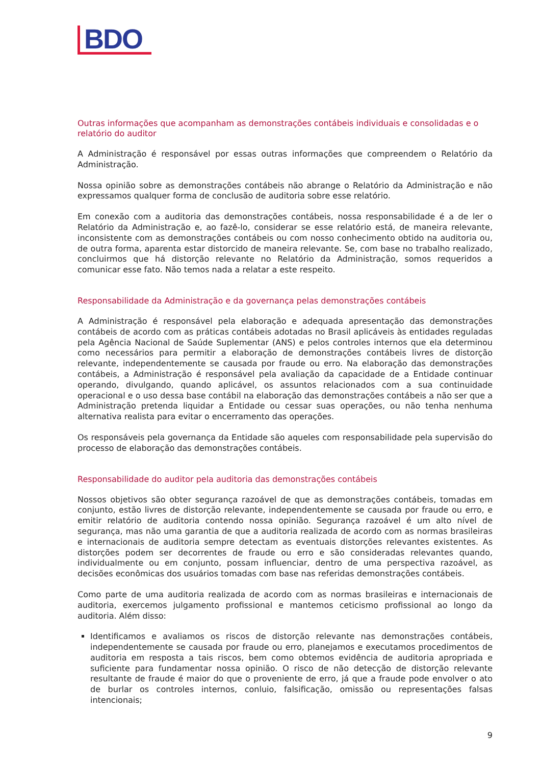BDO
Outras informações que acompanham as demonstrações contábeis individuais e consolidadas e o relatório do auditor
A Administração é responsável por essas outras informações que compreendem o Relatório da Administração.
Nossa opinião sobre as demonstrações contábeis não abrange o Relatório da Administração e não expressamos qualquer forma de conclusão de auditoria sobre esse relatório.
Em conexão com a auditoria das demonstrações contábeis, nossa responsabilidade é a de ler o Relatório da Administração e, ao fazê-lo, considerar se esse relatório está, de maneira relevante, inconsistente com as demonstrações contábeis ou com nosso conhecimento obtido na auditoria ou, de outra forma, aparenta estar distorcido de maneira relevante. Se, com base no trabalho realizado, concluirmos que há distorção relevante no Relatório da Administração, somos requeridos a comunicar esse fato. Não temos nada a relatar a este respeito.
Responsabilidade da Administração e da governança pelas demonstrações contábeis
A Administração é responsável pela elaboração e adequada apresentação das demonstrações contábeis de acordo com as práticas contábeis adotadas no Brasil aplicáveis às entidades reguladas pela Agência Nacional de Saúde Suplementar (ANS) e pelos controles internos que ela determinou como necessários para permitir a elaboração de demonstrações contábeis livres de distorção relevante, independentemente se causada por fraude ou erro. Na elaboração das demonstrações contábeis, a Administração é responsável pela avaliação da capacidade de a Entidade continuar operando, divulgando, quando aplicável, os assuntos relacionados com a sua continuidade operacional e o uso dessa base contábil na elaboração das demonstrações contábeis a não ser que a Administração pretenda liquidar a Entidade ou cessar suas operações, ou não tenha nenhuma alternativa realista para evitar o encerramento das operações.
Os responsáveis pela governança da Entidade são aqueles com responsabilidade pela supervisão do processo de elaboração das demonstrações contábeis.
Responsabilidade do auditor pela auditoria das demonstrações contábeis
Nossos objetivos são obter segurança razoável de que as demonstrações contábeis, tomadas em conjunto, estão livres de distorção relevante, independentemente se causada por fraude ou erro, e emitir relatório de auditoria contendo nossa opinião. Segurança razoável é um alto nível de segurança, mas não uma garantia de que a auditoria realizada de acordo com as normas brasileiras e internacionais de auditoria sempre detectam as eventuais distorções relevantes existentes. As distorções podem ser decorrentes de fraude ou erro e são consideradas relevantes quando, individualmente ou em conjunto, possam influenciar, dentro de uma perspectiva razoável, as decisões econômicas dos usuários tomadas com base nas referidas demonstrações contábeis.
Como parte de uma auditoria realizada de acordo com as normas brasileiras e internacionais de auditoria, exercemos julgamento profissional e mantemos ceticismo profissional ao longo da auditoria. Além disso:
Identificamos e avaliamos os riscos de distorção relevante nas demonstrações contábeis, independentemente se causada por fraude ou erro, planejamos e executamos procedimentos de auditoria em resposta a tais riscos, bem como obtemos evidência de auditoria apropriada e suficiente para fundamentar nossa opinião. O risco de não detecção de distorção relevante resultante de fraude é maior do que o proveniente de erro, já que a fraude pode envolver o ato de burlar os controles internos, conluio, falsificação, omissão ou representações falsas intencionais;
9